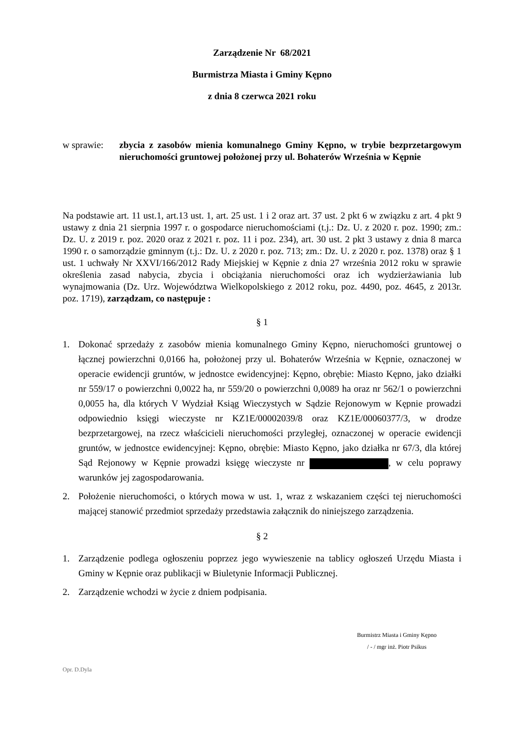Zarządzenie Nr 68/2021
Burmistrza Miasta i Gminy Kępno
z dnia 8 czerwca 2021 roku
w sprawie: zbycia z zasobów mienia komunalnego Gminy Kępno, w trybie bezprzetargowym nieruchomości gruntowej położonej przy ul. Bohaterów Września w Kępnie
Na podstawie art. 11 ust.1, art.13 ust. 1, art. 25 ust. 1 i 2 oraz art. 37 ust. 2 pkt 6 w związku z art. 4 pkt 9 ustawy z dnia 21 sierpnia 1997 r. o gospodarce nieruchomościami (t.j.: Dz. U. z 2020 r. poz. 1990; zm.: Dz. U. z 2019 r. poz. 2020 oraz z 2021 r. poz. 11 i poz. 234), art. 30 ust. 2 pkt 3 ustawy z dnia 8 marca 1990 r. o samorządzie gminnym (t.j.: Dz. U. z 2020 r. poz. 713; zm.: Dz. U. z 2020 r. poz. 1378) oraz § 1 ust. 1 uchwały Nr XXVI/166/2012 Rady Miejskiej w Kępnie z dnia 27 września 2012 roku w sprawie określenia zasad nabycia, zbycia i obciążania nieruchomości oraz ich wydzierżawiania lub wynajmowania (Dz. Urz. Województwa Wielkopolskiego z 2012 roku, poz. 4490, poz. 4645, z 2013r. poz. 1719), zarządzam, co następuje :
§ 1
1. Dokonać sprzedaży z zasobów mienia komunalnego Gminy Kępno, nieruchomości gruntowej o łącznej powierzchni 0,0166 ha, położonej przy ul. Bohaterów Września w Kępnie, oznaczonej w operacie ewidencji gruntów, w jednostce ewidencyjnej: Kępno, obrębie: Miasto Kępno, jako działki nr 559/17 o powierzchni 0,0022 ha, nr 559/20 o powierzchni 0,0089 ha oraz nr 562/1 o powierzchni 0,0055 ha, dla których V Wydział Ksiąg Wieczystych w Sądzie Rejonowym w Kępnie prowadzi odpowiednio księgi wieczyste nr KZ1E/00002039/8 oraz KZ1E/00060377/3, w drodze bezprzetargowej, na rzecz właścicieli nieruchomości przyległej, oznaczonej w operacie ewidencji gruntów, w jednostce ewidencyjnej: Kępno, obrębie: Miasto Kępno, jako działka nr 67/3, dla której Sąd Rejonowy w Kępnie prowadzi księgę wieczyste nr , w celu poprawy warunków jej zagospodarowania.
2. Położenie nieruchomości, o których mowa w ust. 1, wraz z wskazaniem części tej nieruchomości mającej stanowić przedmiot sprzedaży przedstawia załącznik do niniejszego zarządzenia.
§ 2
1. Zarządzenie podlega ogłoszeniu poprzez jego wywieszenie na tablicy ogłoszeń Urzędu Miasta i Gminy w Kępnie oraz publikacji w Biuletynie Informacji Publicznej.
2. Zarządzenie wchodzi w życie z dniem podpisania.
Burmistrz Miasta i Gminy Kępno
/ - / mgr inż. Piotr Psikus
Opr. D.Dyla